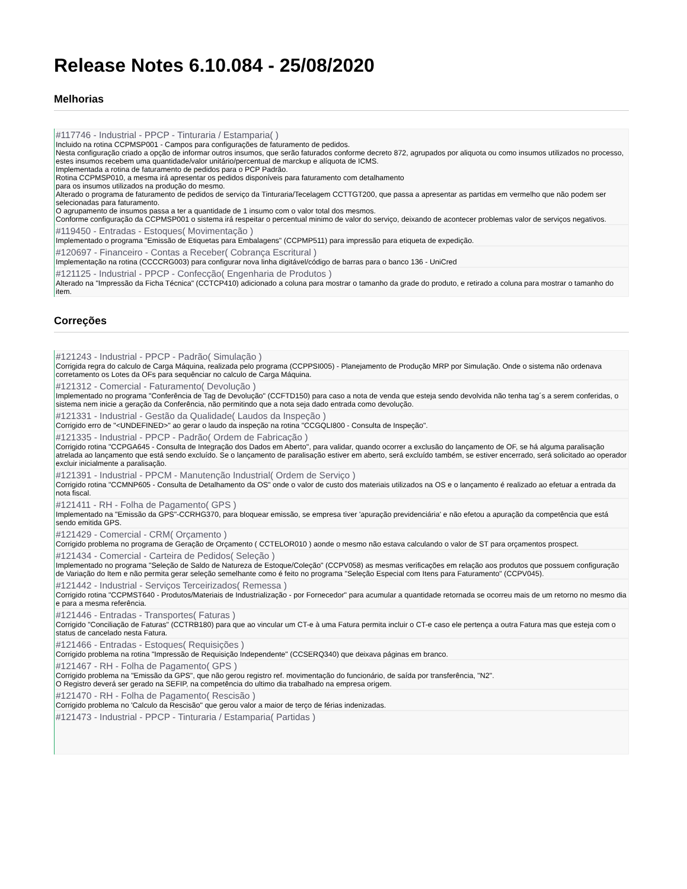Release Notes 6.10.084 - 25/08/2020
Melhorias
#117746 - Industrial - PPCP - Tinturaria / Estamparia( )
Incluido na rotina CCPMSP001 - Campos para configurações de faturamento de pedidos.
Nesta configuração criado a opção de informar outros insumos, que serão faturados conforme decreto 872, agrupados por aliquota ou como insumos utilizados no processo, estes insumos recebem uma quantidade/valor unitário/percentual de marckup e alíquota de ICMS.
Implementada a rotina de faturamento de pedidos para o PCP Padrão.
Rotina CCPMSP010, a mesma irá apresentar os pedidos disponíveis para faturamento com detalhamento
para os insumos utilizados na produção do mesmo.
Alterado o programa de faturamento de pedidos de serviço da Tinturaria/Tecelagem CCTTGT200, que passa a apresentar as partidas em vermelho que não podem ser selecionadas para faturamento.
O agrupamento de insumos passa a ter a quantidade de 1 insumo com o valor total dos mesmos.
Conforme configuração da CCPMSP001 o sistema irá respeitar o percentual minimo de valor do serviço, deixando de acontecer problemas valor de serviços negativos.
#119450 - Entradas - Estoques( Movimentação )
Implementado o programa "Emissão de Etiquetas para Embalagens" (CCPMP511) para impressão para etiqueta de expedição.
#120697 - Financeiro - Contas a Receber( Cobrança Escritural )
Implementação na rotina (CCCCRG003) para configurar nova linha digitável/código de barras para o banco 136 - UniCred
#121125 - Industrial - PPCP - Confecção( Engenharia de Produtos )
Alterado na "Impressão da Ficha Técnica" (CCTCP410) adicionado a coluna para mostrar o tamanho da grade do produto, e retirado a coluna para mostrar o tamanho do item.
Correções
#121243 - Industrial - PPCP - Padrão( Simulação )
Corrigida regra do calculo de Carga Máquina, realizada pelo programa (CCPPSI005) - Planejamento de Produção MRP por Simulação. Onde o sistema não ordenava corretamento os Lotes da OFs para sequênciar no calculo de Carga Máquina.
#121312 - Comercial - Faturamento( Devolução )
Implementado no programa "Conferência de Tag de Devolução" (CCFTD150) para caso a nota de venda que esteja sendo devolvida não tenha tag´s a serem conferidas, o sistema nem inicie a geração da Conferência, não permitindo que a nota seja dado entrada como devolução.
#121331 - Industrial - Gestão da Qualidade( Laudos da Inspeção )
Corrigido erro de "<UNDEFINED>" ao gerar o laudo da inspeção na rotina "CCGQLI800 - Consulta de Inspeção".
#121335 - Industrial - PPCP - Padrão( Ordem de Fabricação )
Corrigido rotina "CCPGA645 - Consulta de Integração dos Dados em Aberto", para validar, quando ocorrer a exclusão do lançamento de OF, se há alguma paralisação atrelada ao lançamento que está sendo excluído. Se o lançamento de paralisação estiver em aberto, será excluído também, se estiver encerrado, será solicitado ao operador excluir inicialmente a paralisação.
#121391 - Industrial - PPCM - Manutenção Industrial( Ordem de Serviço )
Corrigido rotina "CCMNP605 - Consulta de Detalhamento da OS" onde o valor de custo dos materiais utilizados na OS e o lançamento é realizado ao efetuar a entrada da nota fiscal.
#121411 - RH - Folha de Pagamento( GPS )
Implementado na "Emissão da GPS"-CCRHG370, para bloquear emissão, se empresa tiver 'apuração previdenciária' e não efetou a apuração da competência que está sendo emitida GPS.
#121429 - Comercial - CRM( Orçamento )
Corrigido problema no programa de Geração de Orçamento ( CCTELOR010 ) aonde o mesmo não estava calculando o valor de ST para orçamentos prospect.
#121434 - Comercial - Carteira de Pedidos( Seleção )
Implementado no programa "Seleção de Saldo de Natureza de Estoque/Coleção" (CCPV058) as mesmas verificações em relação aos produtos que possuem configuração de Variação do Item e não permita gerar seleção semelhante como é feito no programa "Seleção Especial com Itens para Faturamento" (CCPV045).
#121442 - Industrial - Serviços Terceirizados( Remessa )
Corrigido rotina "CCPMST640 - Produtos/Materiais de Industrialização - por Fornecedor" para acumular a quantidade retornada se ocorreu mais de um retorno no mesmo dia e para a mesma referência.
#121446 - Entradas - Transportes( Faturas )
Corrigido "Conciliação de Faturas" (CCTRB180) para que ao vincular um CT-e à uma Fatura permita incluir o CT-e caso ele pertença a outra Fatura mas que esteja com o status de cancelado nesta Fatura.
#121466 - Entradas - Estoques( Requisições )
Corrigido problema na rotina "Impressão de Requisição Independente" (CCSERQ340) que deixava páginas em branco.
#121467 - RH - Folha de Pagamento( GPS )
Corrigido problema na "Emissão da GPS", que não gerou registro ref. movimentação do funcionário, de saída por transferência, "N2".
O Registro deverá ser gerado na SEFIP, na competência do ultimo dia trabalhado na empresa origem.
#121470 - RH - Folha de Pagamento( Rescisão )
Corrigido problema no 'Calculo da Rescisão" que gerou valor a maior de terço de férias indenizadas.
#121473 - Industrial - PPCP - Tinturaria / Estamparia( Partidas )